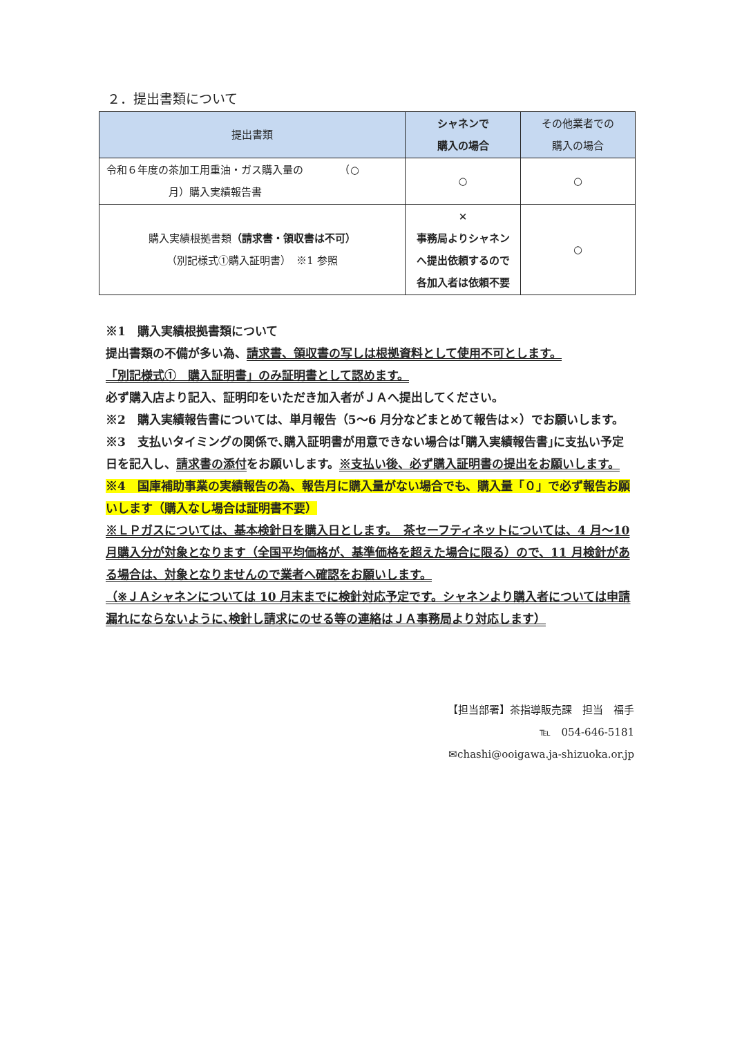２．提出書類について
| 提出書類 | シャネンで 購入の場合 | その他業者での 購入の場合 |
| --- | --- | --- |
| 令和６年度の茶加工用重油・ガス購入量の （○ 月）購入実績報告書 | ○ | ○ |
| 購入実績根拠書類 （請求書・領収書は不可） （別記様式①購入証明書） ※1 参照 | × 事務局よりシャネン へ提出依頼するので 各加入者は依頼不要 | ○ |
※1　購入実績根拠書類について
提出書類の不備が多い為、請求書、領収書の写しは根拠資料として使用不可とします。
「別記様式①　購入証明書」のみ証明書として認めます。
必ず購入店より記入、証明印をいただき加入者がＪＡへ提出してください。
※2　購入実績報告書については、単月報告（5～6 月分などまとめて報告は×）でお願いします。
※3　支払いタイミングの関係で､購入証明書が用意できない場合は｢購入実績報告書｣に支払い予定日を記入し、請求書の添付をお願いします。※支払い後、必ず購入証明書の提出をお願いします。
※4　国庫補助事業の実績報告の為、報告月に購入量がない場合でも、購入量「０」で必ず報告お願いします（購入なし場合は証明書不要）
※ＬＰガスについては、基本検針日を購入日とします。　茶セーフティネットについては、4 月～10 月購入分が対象となります（全国平均価格が、基準価格を超えた場合に限る）ので、11 月検針がある場合は、対象となりませんので業者へ確認をお願いします。
（※ＪＡシャネンについては 10 月末までに検針対応予定です。シャネンより購入者については申請漏れにならないように､検針し請求にのせる等の連絡はＪＡ事務局より対応します）
【担当部署】茶指導販売課　担当　福手
℡　054-646-5181
✉chashi@ooigawa.ja-shizuoka.or.jp